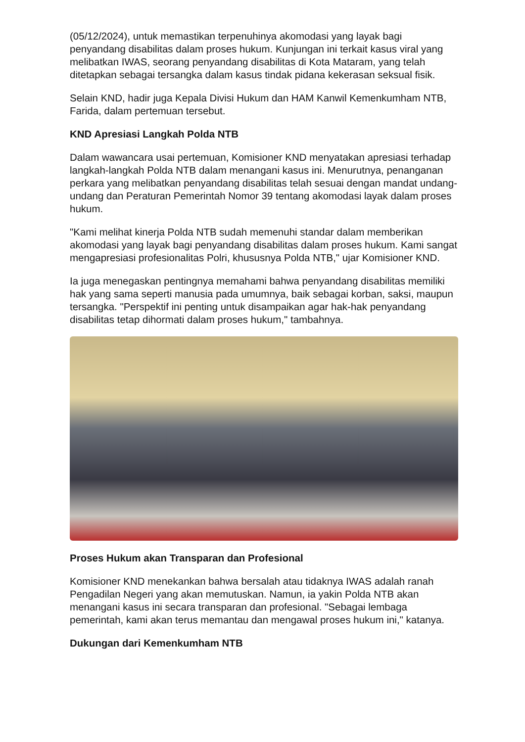(05/12/2024), untuk memastikan terpenuhinya akomodasi yang layak bagi penyandang disabilitas dalam proses hukum. Kunjungan ini terkait kasus viral yang melibatkan IWAS, seorang penyandang disabilitas di Kota Mataram, yang telah ditetapkan sebagai tersangka dalam kasus tindak pidana kekerasan seksual fisik.
Selain KND, hadir juga Kepala Divisi Hukum dan HAM Kanwil Kemenkumham NTB, Farida, dalam pertemuan tersebut.
KND Apresiasi Langkah Polda NTB
Dalam wawancara usai pertemuan, Komisioner KND menyatakan apresiasi terhadap langkah-langkah Polda NTB dalam menangani kasus ini. Menurutnya, penanganan perkara yang melibatkan penyandang disabilitas telah sesuai dengan mandat undang-undang dan Peraturan Pemerintah Nomor 39 tentang akomodasi layak dalam proses hukum.
"Kami melihat kinerja Polda NTB sudah memenuhi standar dalam memberikan akomodasi yang layak bagi penyandang disabilitas dalam proses hukum. Kami sangat mengapresiasi profesionalitas Polri, khususnya Polda NTB," ujar Komisioner KND.
Ia juga menegaskan pentingnya memahami bahwa penyandang disabilitas memiliki hak yang sama seperti manusia pada umumnya, baik sebagai korban, saksi, maupun tersangka. "Perspektif ini penting untuk disampaikan agar hak-hak penyandang disabilitas tetap dihormati dalam proses hukum," tambahnya.
Proses Hukum akan Transparan dan Profesional
Komisioner KND menekankan bahwa bersalah atau tidaknya IWAS adalah ranah Pengadilan Negeri yang akan memutuskan. Namun, ia yakin Polda NTB akan menangani kasus ini secara transparan dan profesional. "Sebagai lembaga pemerintah, kami akan terus memantau dan mengawal proses hukum ini," katanya.
Dukungan dari Kemenkumham NTB